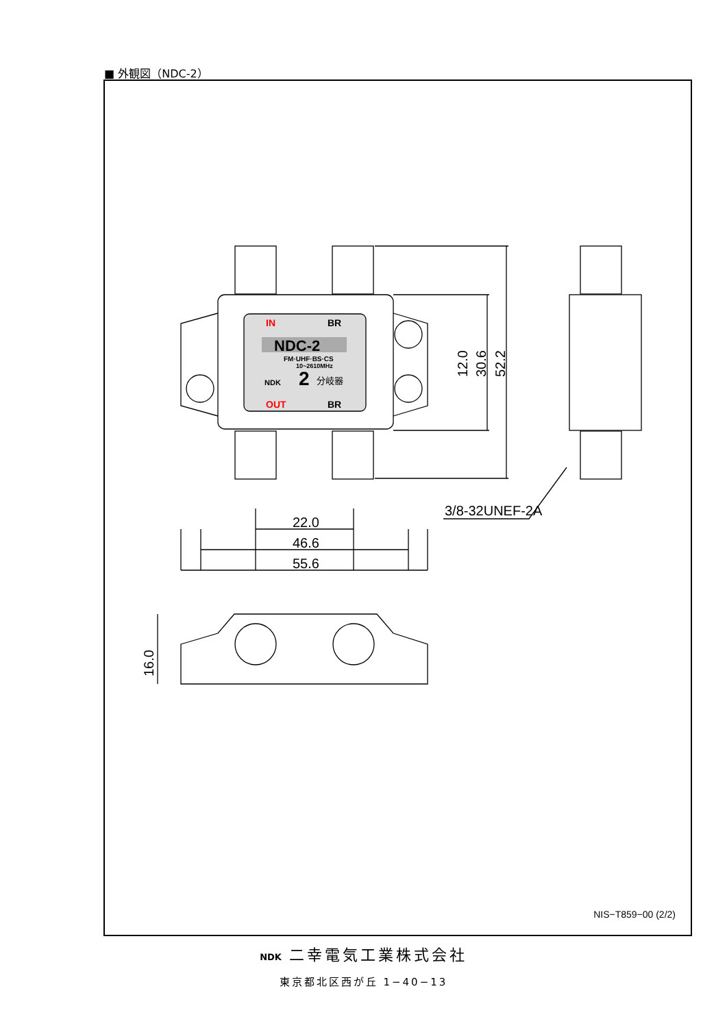■ 外観図（NDC-2）
NDC-2
IN
BR
OUT
BR
FM·UHF·BS·CS
10~2610MHz
NDK
2
分岐器
22.0
46.6
55.6
3/8-32UNEF-2A
12.0
30.6
52.2
16.0
NIS−T859−00 (2/2)
NDK 二幸電気工業株式会社
東京都北区西が丘 1−40−13